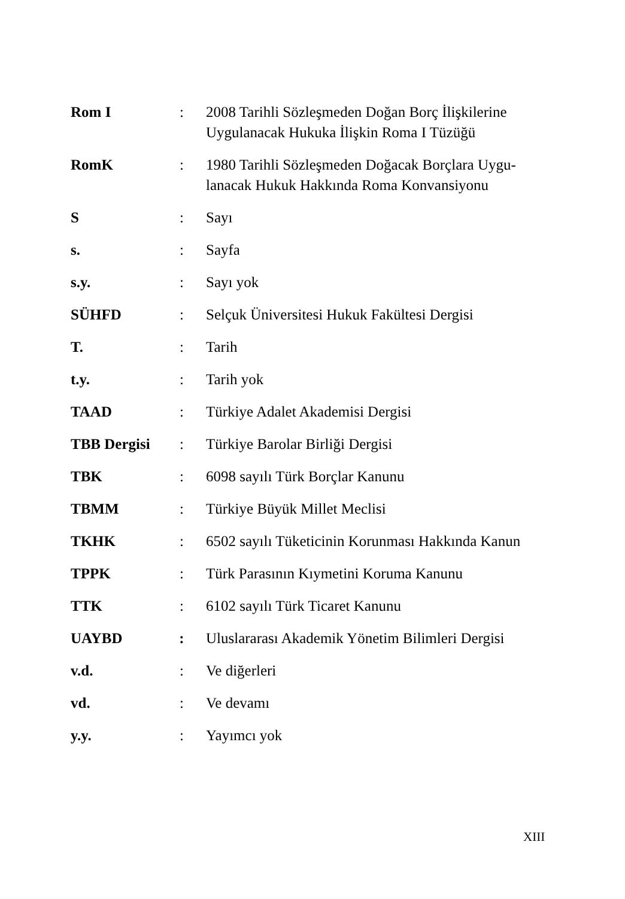| Rom I | : | 2008 Tarihli Sözleşmeden Doğan Borç İlişkilerine Uygulanacak Hukuka İlişkin Roma I Tüzüğü |
| RomK | : | 1980 Tarihli Sözleşmeden Doğacak Borçlara Uygu- lanacak Hukuk Hakkında Roma Konvansiyonu |
| S | : | Sayı |
| s. | : | Sayfa |
| s.y. | : | Sayı yok |
| SÜHFD | : | Selçuk Üniversitesi Hukuk Fakültesi Dergisi |
| T. | : | Tarih |
| t.y. | : | Tarih yok |
| TAAD | : | Türkiye Adalet Akademisi Dergisi |
| TBB Dergisi | : | Türkiye Barolar Birliği Dergisi |
| TBK | : | 6098 sayılı Türk Borçlar Kanunu |
| TBMM | : | Türkiye Büyük Millet Meclisi |
| TKHK | : | 6502 sayılı Tüketicinin Korunması Hakkında Kanun |
| TPPK | : | Türk Parasının Kıymetini Koruma Kanunu |
| TTK | : | 6102 sayılı Türk Ticaret Kanunu |
| UAYBD | : | Uluslararası Akademik Yönetim Bilimleri Dergisi |
| v.d. | : | Ve diğerleri |
| vd. | : | Ve devamı |
| y.y. | : | Yayımcı yok |
XIII